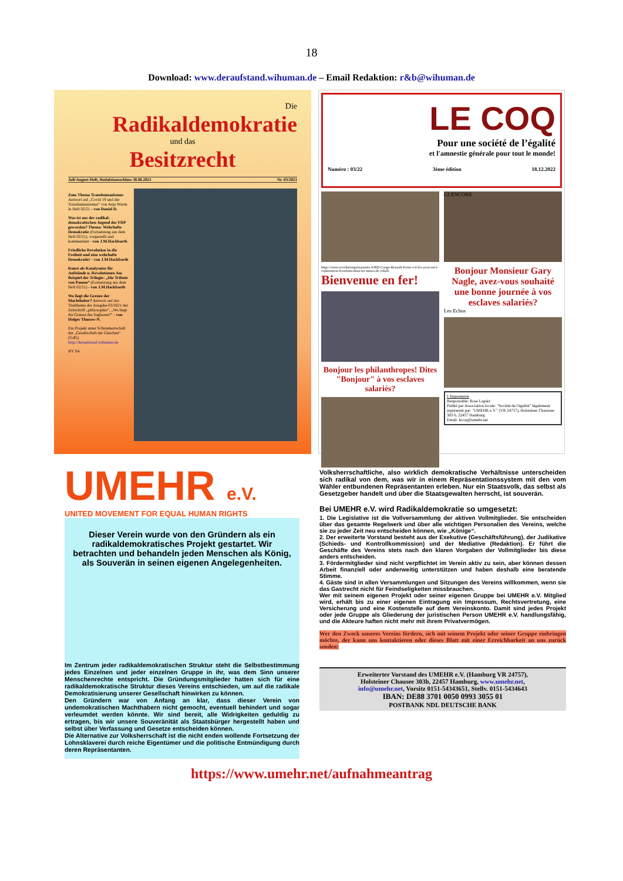18
Download: www.deraufstand.wihuman.de – Email Redaktion: r&b@wihuman.de
Die
Radikaldemokratie
und das
Besitzrecht
Juli/August-Heft, Redaktionsschluss 30.06.2021 Nr. 03/2021
Zum Thema Transhumanismus Antwort auf „Covid 19 und der Transhumanismus“ von Anja Wurm in Heft 02/21 - von Daniel D.
Was ist aus der radikal-demokratischen Jugend der FDP geworden? Thema: Wehrhafte Demokratie (Fortsetzung aus dem Heft 02/21), vorgestellt und kommentiert - von J.M.Hackbarth
Friedliche Revolution in die Freiheit und eine wehrhafte Demokratie! - von J.M.Hackbarth
Kunst als Katalysator für Aufstände u. Revolutionen Am Beispiel der Trilogie: „Die Tribute von Panem“ (Fortsetzung aus dem Heft 02/21) - von J.M.Hackbarth
Wo liegt die Grenze der Machthaber? Antwort auf das Titelthema der Ausgabe 03/2021 der Zeitschrift „philosophie“, „Wo liegt die Grenze des Sagbaren?“ - von Holger Thurow-N.
Ein Projekt unter Schirmherrschaft der „Gesellschaft der Gleichen“ (GdG) http://deraufstand.wihuman.de
BY SA
LE COQ
Pour une société de l’égalité
et l'amnestie générale pour tout le monde!
Numéro : 03/22 3ème édition 18.12.2022
https://www.revolutionpermanente.fr/RD-Congo-Renault-ferme-t-il-les-yeux-sur-l-exploitation-d-enfants-dans-les-mines-de-cobalt
Bienvenue en fer!
Bonjour les philanthropes! Dites "Bonjour" à vos esclaves salariés?
GLENCORE
Bonjour Monsieur Gary Nagle, avez-vous souhaité une bonne journée à vos esclaves salariés?
Les Echos
L'Impremerie
Responsable: Rose Lapaix
Publié par Association locale: "Société de l'égalité" légalement représenté par: "UMEHR e.V." (VR 24757), Holsteiner Chaussee 303 b, 22457 Hamburg
Email: lecoq@umehr.net
UMEHR e.V.
UNITED MOVEMENT FOR EQUAL HUMAN RIGHTS
Dieser Verein wurde von den Gründern als ein radikaldemokratisches Projekt gestartet. Wir betrachten und behandeln jeden Menschen als König, als Souverän in seinen eigenen Angelegenheiten.
Im Zentrum jeder radikaldemokratischen Struktur steht die Selbstbestimmung jedes Einzelnen und jeder einzelnen Gruppe in ihr, was dem Sinn unserer Menschenrechte entspricht. Die Gründungsmitglieder hatten sich für eine radikaldemokratische Struktur dieses Vereins entschieden, um auf die radikale Demokratisierung unserer Gesellschaft hinwirken zu können.
Den Gründern war von Anfang an klar, dass dieser Verein von undemokratischen Machthabern nicht gemocht, eventuell behindert und sogar verleumdet werden könnte. Wir sind bereit, alle Widrigkeiten geduldig zu ertragen, bis wir unsere Souveränität als Staatsbürger hergestellt haben und selbst über Verfassung und Gesetze entscheiden können.
Die Alternative zur Volksherrschaft ist die nicht enden wollende Fortsetzung der Lohnsklaverei durch reiche Eigentümer und die politische Entmündigung durch deren Repräsentanten.
Volksherrschaftliche, also wirklich demokratische Verhältnisse unterscheiden sich radikal von dem, was wir in einem Repräsentationssystem mit den vom Wähler entbundenen Repräsentanten erleben. Nur ein Staatsvolk, das selbst als Gesetzgeber handelt und über die Staatsgewalten herrscht, ist souverän.
Bei UMEHR e.V. wird Radikaldemokratie so umgesetzt:
1. Die Legislative ist die Vollversammlung der aktiven Vollmitglieder. Sie entscheiden über das gesamte Regelwerk und über alle wichtigen Personalien des Vereins, welche sie zu jeder Zeit neu entscheiden können, wie „Könige“.
2. Der erweiterte Vorstand besteht aus der Exekutive (Geschäftsführung), der Judikative (Schieds- und Kontrollkommission) und der Mediative (Redaktion). Er führt die Geschäfte des Vereins stets nach den klaren Vorgaben der Vollmitglieder bis diese anders entscheiden.
3. Fördermitglieder sind nicht verpflichtet im Verein aktiv zu sein, aber können dessen Arbeit finanziell oder anderweitig unterstützen und haben deshalb eine beratende Stimme.
4. Gäste sind in allen Versammlungen und Sitzungen des Vereins willkommen, wenn sie das Gastrecht nicht für Feindseligkeiten missbrauchen.
Wer mit seinem eigenen Projekt oder seiner eigenen Gruppe bei UMEHR e.V. Mitglied wird, erhält bis zu einer eigenen Eintragung ein Impressum, Rechtsvertretung, eine Versicherung und eine Kostenstelle auf dem Vereinskonto. Damit sind jedes Projekt oder jede Gruppe als Gliederung der juristischen Person UMEHR e.V. handlungsfähig, und die Akteure haften nicht mehr mit ihrem Privatvermögen.
Wer den Zweck unseres Vereins fördern, sich mit seinem Projekt oder seiner Gruppe einbringen möchte, der kann uns kontaktieren oder dieses Blatt mit einer Erreichbarkeit an uns zurück senden:
Erweiterter Vorstand des UMEHR e.V. (Hamburg VR 24757),
Holsteiner Chausee 303b, 22457 Hamburg, www.umehr.net,
info@umehr.net, Vorsitz 0151-54343651, Stellv. 0151-5434643
IBAN: DE88 3701 0050 0993 3055 01
POSTBANK NDL DEUTSCHE BANK
https://www.umehr.net/aufnahmeantrag